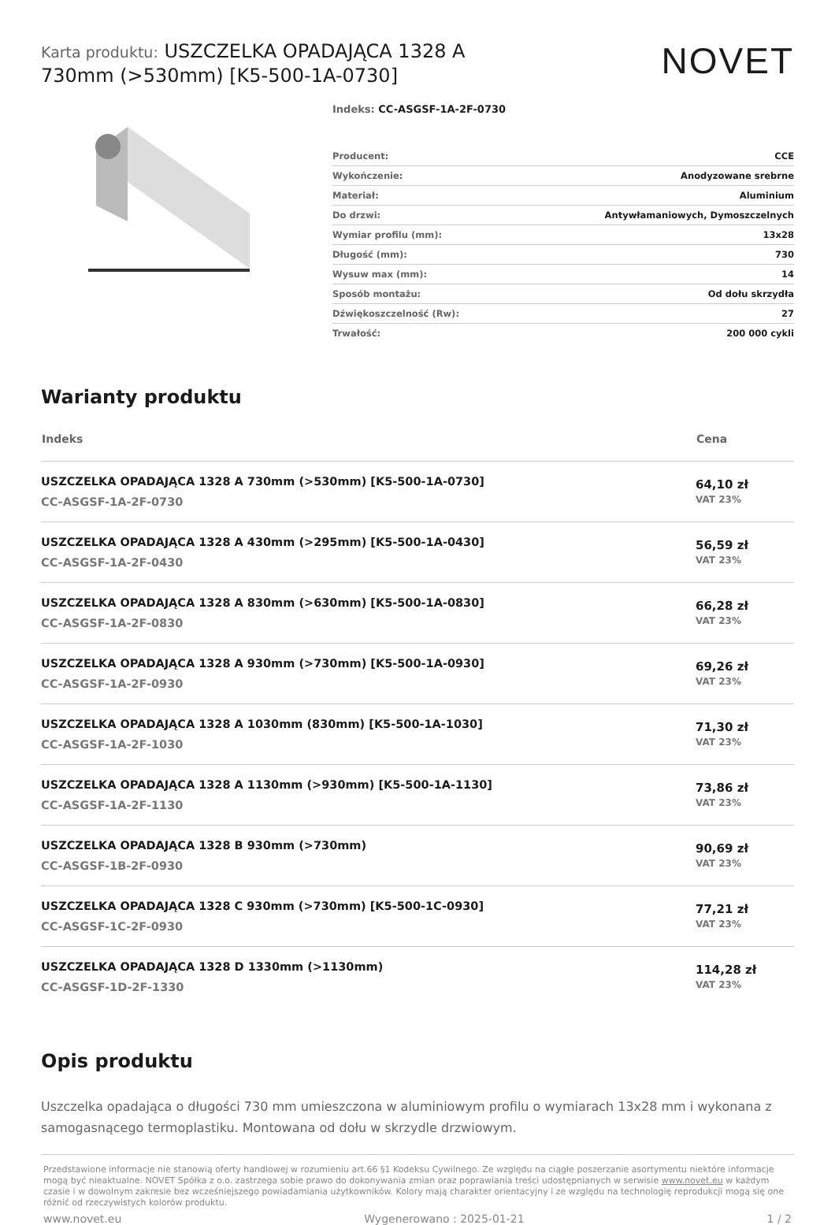Karta produktu: USZCZELKA OPADAJĄCA 1328 A 730mm (>530mm) [K5-500-1A-0730]
NOVET
Indeks: CC-ASGSF-1A-2F-0730
| Producent: | CCE |
| Wykończenie: | Anodyzowane srebrne |
| Materiał: | Aluminium |
| Do drzwi: | Antywłamaniowych, Dymoszczelnych |
| Wymiar profilu (mm): | 13x28 |
| Długość (mm): | 730 |
| Wysuw max (mm): | 14 |
| Sposób montażu: | Od dołu skrzydła |
| Dźwiękoszczelność (Rw): | 27 |
| Trwałość: | 200 000 cykli |
Warianty produktu
| Indeks | Cena |
| --- | --- |
| USZCZELKA OPADAJĄCA 1328 A 730mm (>530mm) [K5-500-1A-0730] CC-ASGSF-1A-2F-0730 | 64,10 zł VAT 23% |
| USZCZELKA OPADAJĄCA 1328 A 430mm (>295mm) [K5-500-1A-0430] CC-ASGSF-1A-2F-0430 | 56,59 zł VAT 23% |
| USZCZELKA OPADAJĄCA 1328 A 830mm (>630mm) [K5-500-1A-0830] CC-ASGSF-1A-2F-0830 | 66,28 zł VAT 23% |
| USZCZELKA OPADAJĄCA 1328 A 930mm (>730mm) [K5-500-1A-0930] CC-ASGSF-1A-2F-0930 | 69,26 zł VAT 23% |
| USZCZELKA OPADAJĄCA 1328 A 1030mm (830mm) [K5-500-1A-1030] CC-ASGSF-1A-2F-1030 | 71,30 zł VAT 23% |
| USZCZELKA OPADAJĄCA 1328 A 1130mm (>930mm) [K5-500-1A-1130] CC-ASGSF-1A-2F-1130 | 73,86 zł VAT 23% |
| USZCZELKA OPADAJĄCA 1328 B 930mm (>730mm) CC-ASGSF-1B-2F-0930 | 90,69 zł VAT 23% |
| USZCZELKA OPADAJĄCA 1328 C 930mm (>730mm) [K5-500-1C-0930] CC-ASGSF-1C-2F-0930 | 77,21 zł VAT 23% |
| USZCZELKA OPADAJĄCA 1328 D 1330mm (>1130mm) CC-ASGSF-1D-2F-1330 | 114,28 zł VAT 23% |
Opis produktu
Uszczelka opadająca o długości 730 mm umieszczona w aluminiowym profilu o wymiarach 13x28 mm i wykonana z samogasnącego termoplastiku. Montowana od dołu w skrzydle drzwiowym.
Przedstawione informacje nie stanowią oferty handlowej w rozumieniu art.66 §1 Kodeksu Cywilnego. Ze względu na ciągłe poszerzanie asortymentu niektóre informacje mogą być nieaktualne. NOVET Spółka z o.o. zastrzega sobie prawo do dokonywania zmian oraz poprawiania treści udostępnianych w serwisie www.novet.eu w każdym czasie i w dowolnym zakresie bez wcześniejszego powiadamiania użytkowników. Kolory mają charakter orientacyjny i ze względu na technologię reprodukcji mogą się one różnić od rzeczywistych kolorów produktu.
www.novet.eu Wygenerowano : 2025-01-21 1 / 2